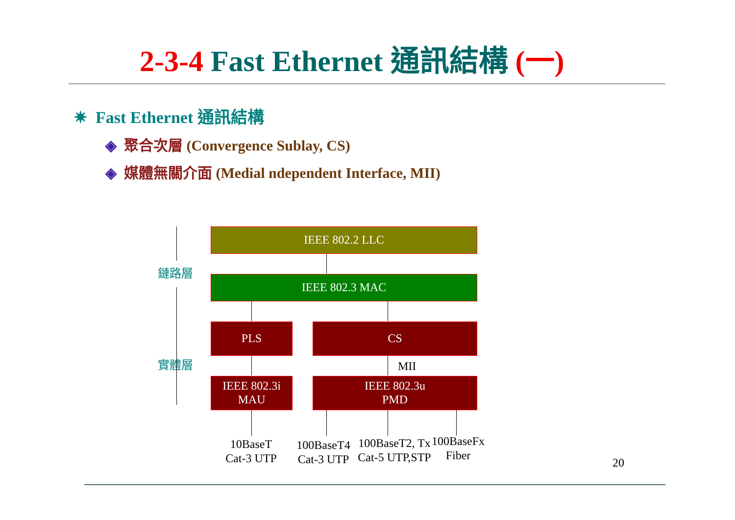2-3-4 Fast Ethernet 通訊結構 (一)
✷ Fast Ethernet 通訊結構
◈ 聚合次層 (Convergence Sublay, CS)
◈ 媒體無關介面 (Medial ndependent Interface, MII)
鏈路層
實體層
IEEE 802.2 LLC
IEEE 802.3 MAC
PLS CS
MII
IEEE 802.3i
MAU
IEEE 802.3u
PMD
10BaseT
Cat-3 UTP
100BaseT4
Cat-3 UTP
100BaseT2, Tx
Cat-5 UTP,STP
100BaseFx
Fiber
20